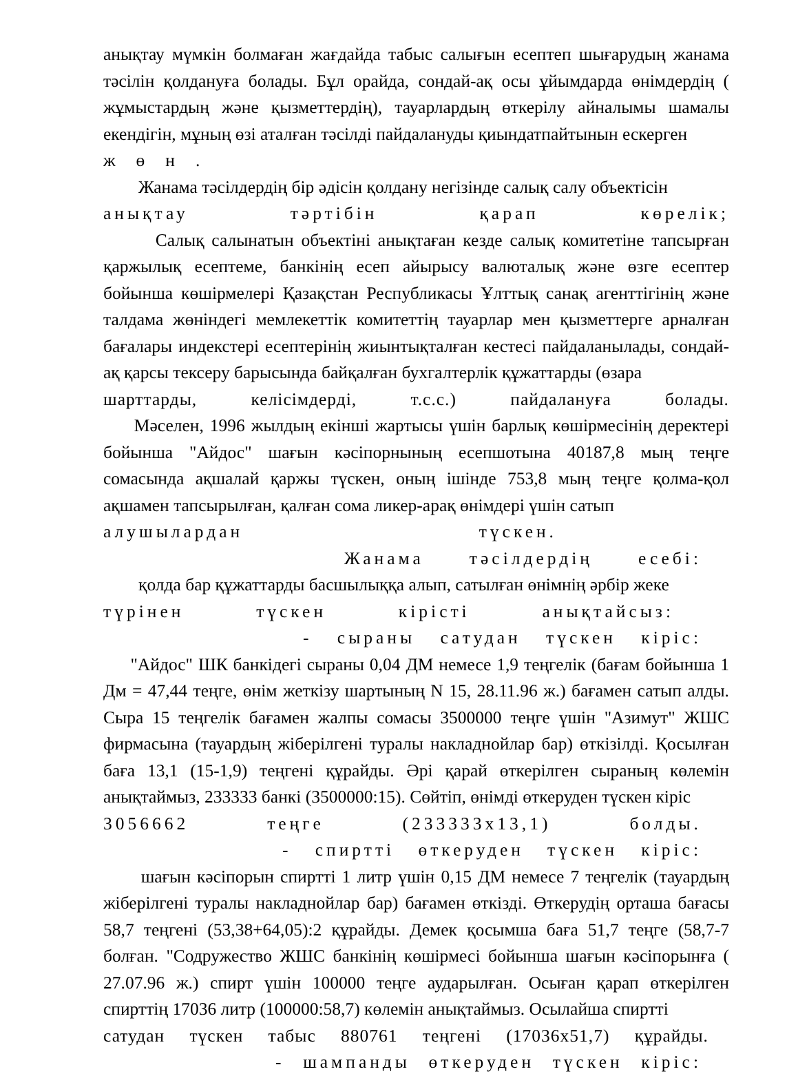анықтау мүмкін болмаған жағдайда табыс салығын есептеп шығарудың жанама тәсілін қолдануға болады. Бұл орайда, сондай-ақ осы ұйымдарда өнімдердің ( жұмыстардың және қызметтердің), тауарлардың өткерілу айналымы шамалы екендігін, мұның өзі аталған тәсілді пайдалануды қиындатпайтынын ескерген
жөн.
Жанама тәсілдердің бір әдісін қолдану негізінде салық салу объектісін
анықтау тәртібін қарап көрелік;
Салық салынатын объектіні анықтаған кезде салық комитетіне тапсырған қаржылық есептеме, банкінің есеп айырысу валюталық және өзге есептер бойынша көшірмелері Қазақстан Республикасы Ұлттық санақ агенттігінің және талдама жөніндегі мемлекеттік комитеттің тауарлар мен қызметтерге арналған бағалары индекстері есептерінің жиынтықталған кестесі пайдаланылады, сондай-ақ қарсы тексеру барысында байқалған бухгалтерлік құжаттарды (өзара
шарттарды, келісімдерді, т.с.с.) пайдалануға болады.
Мәселен, 1996 жылдың екінші жартысы үшін барлық көшірмесінің деректері бойынша "Айдос" шағын кәсіпорнының есепшотына 40187,8 мың теңге сомасында ақшалай қаржы түскен, оның ішінде 753,8 мың теңге қолма-қол ақшамен тапсырылған, қалған сома ликер-арақ өнімдері үшін сатып
алушылардан түскен.
Жанама тәсілдердің есебі:
қолда бар құжаттарды басшылыққа алып, сатылған өнімнің әрбір жеке
түрінен түскен кірісті анықтайсыз:
- сыраны сатудан түскен кіріс:
"Айдос" ШК банкідегі сыраны 0,04 ДМ немесе 1,9 теңгелік (бағам бойынша 1 Дм = 47,44 теңге, өнім жеткізу шартының N 15, 28.11.96 ж.) бағамен сатып алды. Сыра 15 теңгелік бағамен жалпы сомасы 3500000 теңге үшін "Азимут" ЖШС фирмасына (тауардың жіберілгені туралы накладнойлар бар) өткізілді. Қосылған баға 13,1 (15-1,9) теңгені құрайды. Әрі қарай өткерілген сыраның көлемін анықтаймыз, 233333 банкі (3500000:15). Сөйтіп, өнімді өткеруден түскен кіріс
3056662 теңге (233333х13,1) болды.
- спиртті өткеруден түскен кіріс:
шағын кәсіпорын спиртті 1 литр үшін 0,15 ДМ немесе 7 теңгелік (тауардың жіберілгені туралы накладнойлар бар) бағамен өткізді. Өткерудің орташа бағасы 58,7 теңгені (53,38+64,05):2 құрайды. Демек қосымша баға 51,7 теңге (58,7-7 болған. "Содружество ЖШС банкінің көшірмесі бойынша шағын кәсіпорынға ( 27.07.96 ж.) спирт үшін 100000 теңге аударылған. Осыған қарап өткерілген спирттің 17036 литр (100000:58,7) көлемін анықтаймыз. Осылайша спиртті
сатудан түскен табыс 880761 теңгені (17036х51,7) құрайды.
- шампанды өткеруден түскен кіріс: